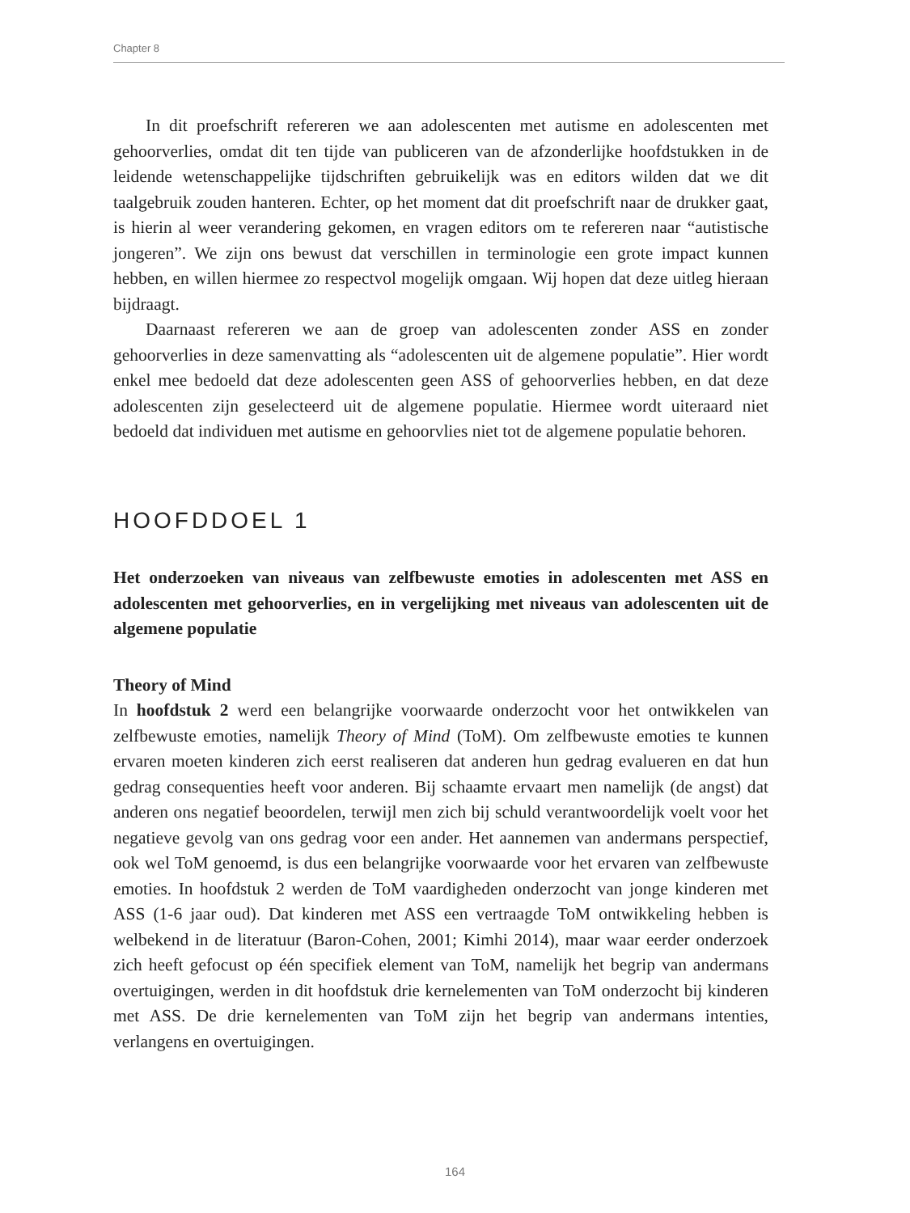Chapter 8
In dit proefschrift refereren we aan adolescenten met autisme en adolescenten met gehoorverlies, omdat dit ten tijde van publiceren van de afzonderlijke hoofdstukken in de leidende wetenschappelijke tijdschriften gebruikelijk was en editors wilden dat we dit taalgebruik zouden hanteren. Echter, op het moment dat dit proefschrift naar de drukker gaat, is hierin al weer verandering gekomen, en vragen editors om te refereren naar “autistische jongeren”. We zijn ons bewust dat verschillen in terminologie een grote impact kunnen hebben, en willen hiermee zo respectvol mogelijk omgaan. Wij hopen dat deze uitleg hieraan bijdraagt.
Daarnaast refereren we aan de groep van adolescenten zonder ASS en zonder gehoorverlies in deze samenvatting als “adolescenten uit de algemene populatie”. Hier wordt enkel mee bedoeld dat deze adolescenten geen ASS of gehoorverlies hebben, en dat deze adolescenten zijn geselecteerd uit de algemene populatie. Hiermee wordt uiteraard niet bedoeld dat individuen met autisme en gehoorvlies niet tot de algemene populatie behoren.
HOOFDDOEL 1
Het onderzoeken van niveaus van zelfbewuste emoties in adolescenten met ASS en adolescenten met gehoorverlies, en in vergelijking met niveaus van adolescenten uit de algemene populatie
Theory of Mind
In hoofdstuk 2 werd een belangrijke voorwaarde onderzocht voor het ontwikkelen van zelfbewuste emoties, namelijk Theory of Mind (ToM). Om zelfbewuste emoties te kunnen ervaren moeten kinderen zich eerst realiseren dat anderen hun gedrag evalueren en dat hun gedrag consequenties heeft voor anderen. Bij schaamte ervaart men namelijk (de angst) dat anderen ons negatief beoordelen, terwijl men zich bij schuld verantwoordelijk voelt voor het negatieve gevolg van ons gedrag voor een ander. Het aannemen van andermans perspectief, ook wel ToM genoemd, is dus een belangrijke voorwaarde voor het ervaren van zelfbewuste emoties. In hoofdstuk 2 werden de ToM vaardigheden onderzocht van jonge kinderen met ASS (1-6 jaar oud). Dat kinderen met ASS een vertraagde ToM ontwikkeling hebben is welbekend in de literatuur (Baron-Cohen, 2001; Kimhi 2014), maar waar eerder onderzoek zich heeft gefocust op één specifiek element van ToM, namelijk het begrip van andermans overtuigingen, werden in dit hoofdstuk drie kernelementen van ToM onderzocht bij kinderen met ASS. De drie kernelementen van ToM zijn het begrip van andermans intenties, verlangens en overtuigingen.
164